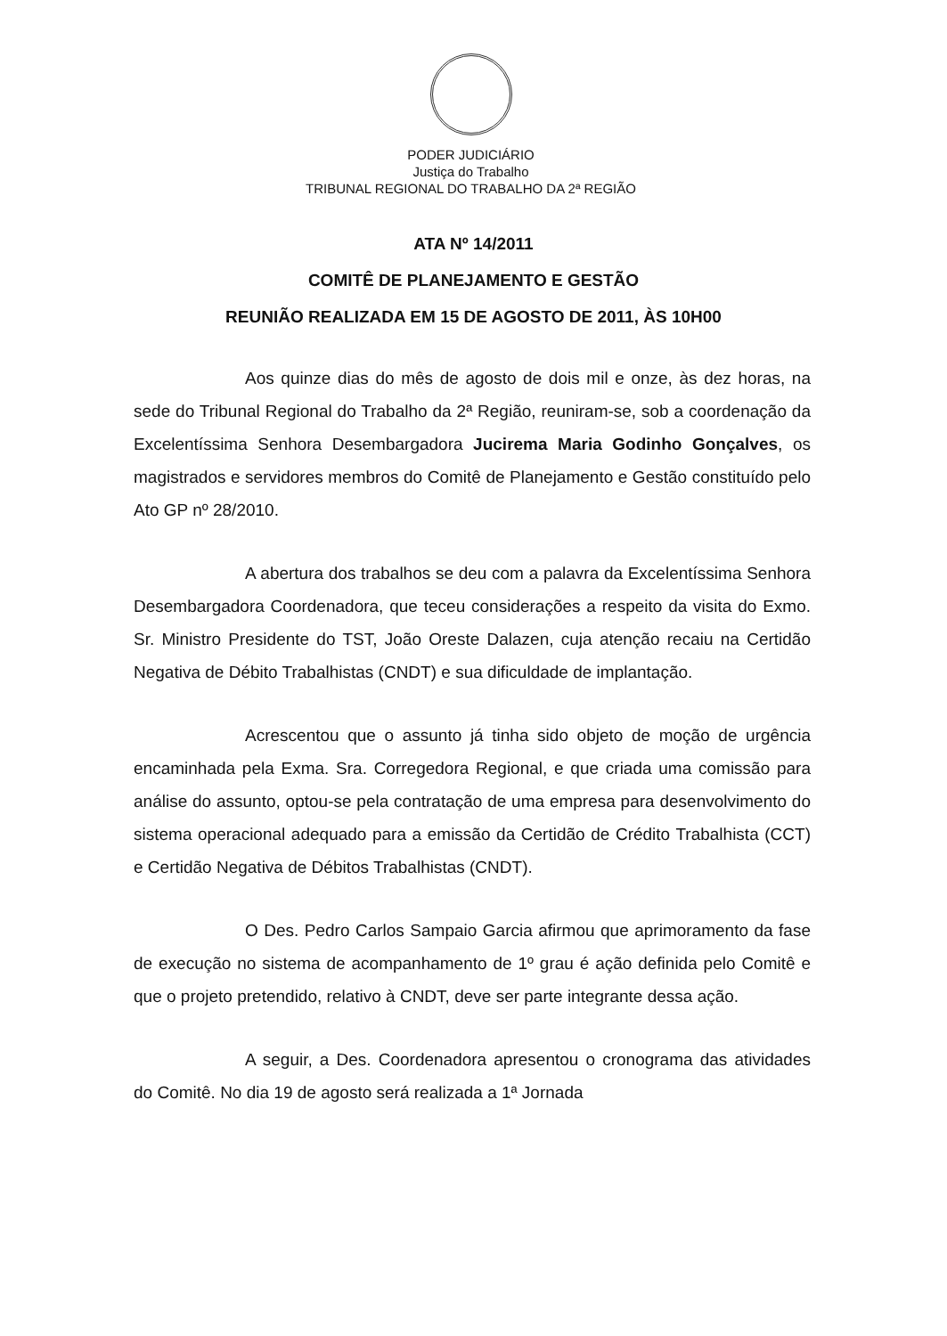PODER JUDICIÁRIO
Justiça do Trabalho
TRIBUNAL REGIONAL DO TRABALHO DA 2ª REGIÃO
ATA Nº 14/2011
COMITÊ DE PLANEJAMENTO E GESTÃO
REUNIÃO REALIZADA EM 15 DE AGOSTO DE 2011, ÀS 10H00
Aos quinze dias do mês de agosto de dois mil e onze, às dez horas, na sede do Tribunal Regional do Trabalho da 2ª Região, reuniram-se, sob a coordenação da Excelentíssima Senhora Desembargadora Jucirema Maria Godinho Gonçalves, os magistrados e servidores membros do Comitê de Planejamento e Gestão constituído pelo Ato GP nº 28/2010.
A abertura dos trabalhos se deu com a palavra da Excelentíssima Senhora Desembargadora Coordenadora, que teceu considerações a respeito da visita do Exmo. Sr. Ministro Presidente do TST, João Oreste Dalazen, cuja atenção recaiu na Certidão Negativa de Débito Trabalhistas (CNDT) e sua dificuldade de implantação.
Acrescentou que o assunto já tinha sido objeto de moção de urgência encaminhada pela Exma. Sra. Corregedora Regional, e que criada uma comissão para análise do assunto, optou-se pela contratação de uma empresa para desenvolvimento do sistema operacional adequado para a emissão da Certidão de Crédito Trabalhista (CCT) e Certidão Negativa de Débitos Trabalhistas (CNDT).
O Des. Pedro Carlos Sampaio Garcia afirmou que aprimoramento da fase de execução no sistema de acompanhamento de 1º grau é ação definida pelo Comitê e que o projeto pretendido, relativo à CNDT, deve ser parte integrante dessa ação.
A seguir, a Des. Coordenadora apresentou o cronograma das atividades do Comitê. No dia 19 de agosto será realizada a 1ª Jornada